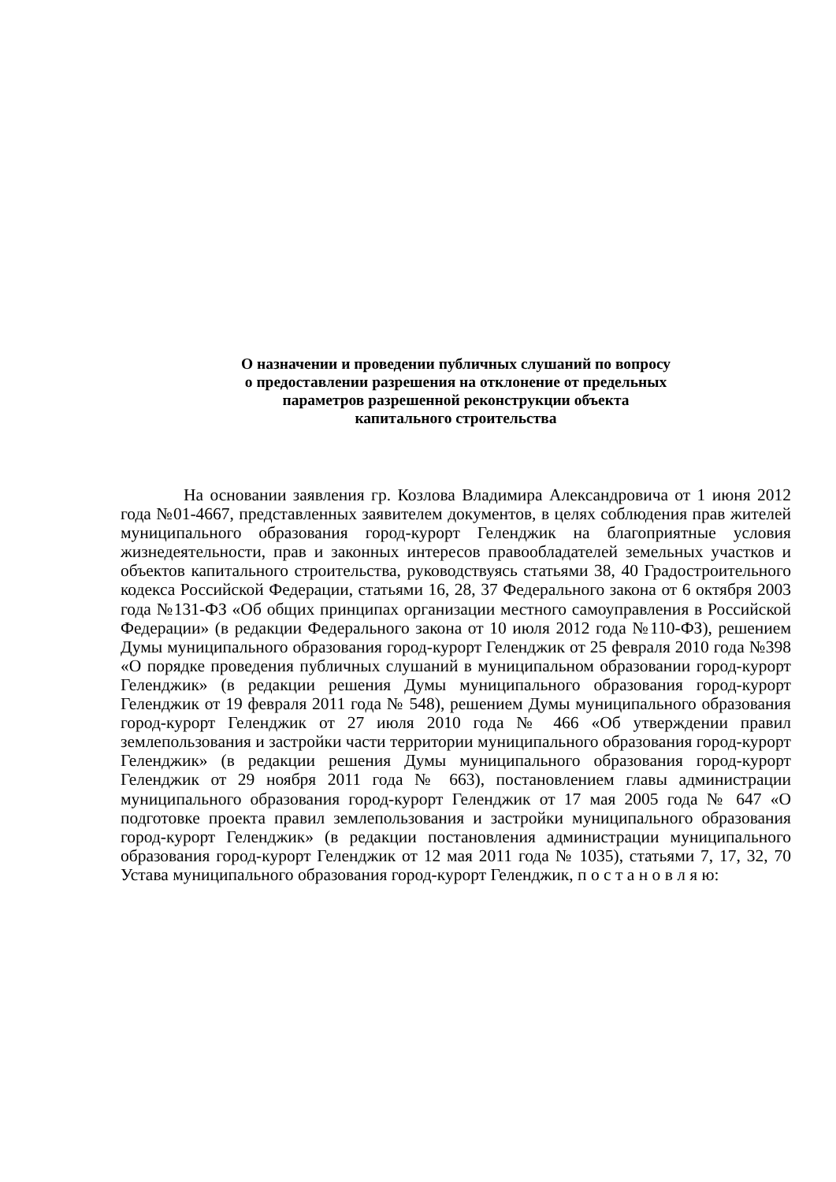О назначении и проведении публичных слушаний по вопросу
о предоставлении разрешения на отклонение от предельных
параметров разрешенной реконструкции объекта
капитального строительства
На основании заявления гр. Козлова Владимира Александровича от 1 июня 2012 года №01-4667, представленных заявителем документов, в целях соблюдения прав жителей муниципального образования город-курорт Геленджик на благоприятные условия жизнедеятельности, прав и законных интересов правообладателей земельных участков и объектов капитального строительства, руководствуясь статьями 38, 40 Градостроительного кодекса Российской Федерации, статьями 16, 28, 37 Федерального закона от 6 октября 2003 года №131-ФЗ «Об общих принципах организации местного самоуправления в Российской Федерации» (в редакции Федерального закона от 10 июля 2012 года №110-ФЗ), решением Думы муниципального образования город-курорт Геленджик от 25 февраля 2010 года №398 «О порядке проведения публичных слушаний в муниципальном образовании город-курорт Геленджик» (в редакции решения Думы муниципального образования город-курорт Геленджик от 19 февраля 2011 года № 548), решением Думы муниципального образования город-курорт Геленджик от 27 июля 2010 года № 466 «Об утверждении правил землепользования и застройки части территории муниципального образования город-курорт Геленджик» (в редакции решения Думы муниципального образования город-курорт Геленджик от 29 ноября 2011 года № 663), постановлением главы администрации муниципального образования город-курорт Геленджик от 17 мая 2005 года № 647 «О подготовке проекта правил землепользования и застройки муниципального образования город-курорт Геленджик» (в редакции постановления администрации муниципального образования город-курорт Геленджик от 12 мая 2011 года № 1035), статьями 7, 17, 32, 70 Устава муниципального образования город-курорт Геленджик, п о с т а н о в л я ю: